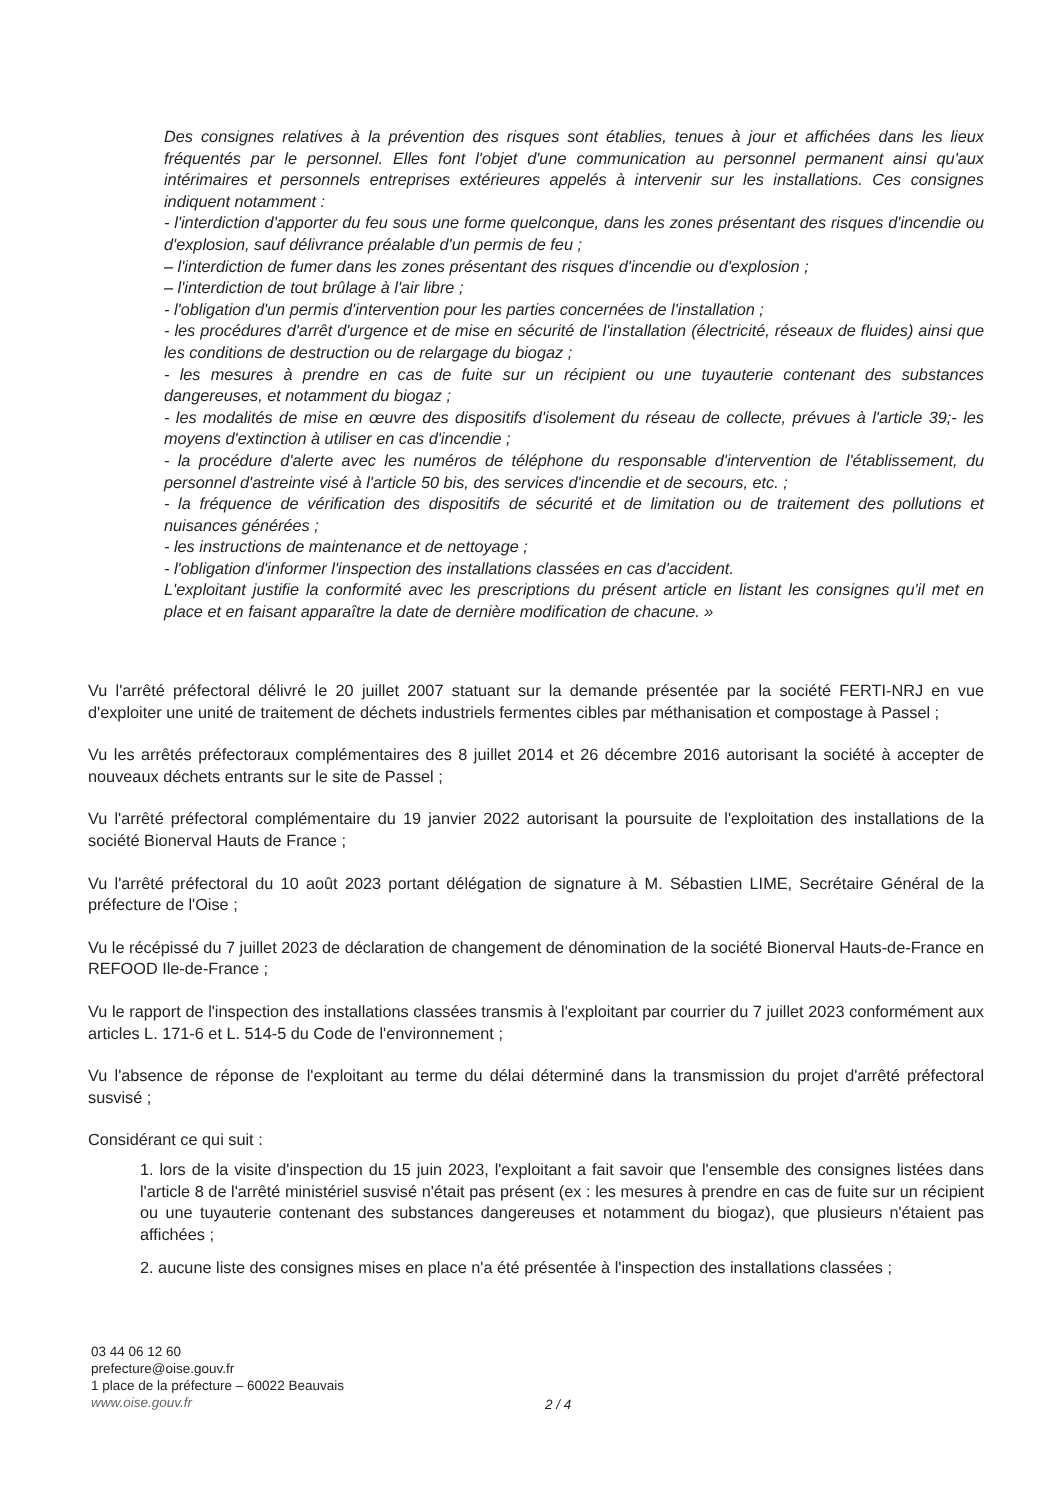Des consignes relatives à la prévention des risques sont établies, tenues à jour et affichées dans les lieux fréquentés par le personnel. Elles font l'objet d'une communication au personnel permanent ainsi qu'aux intérimaires et personnels entreprises extérieures appelés à intervenir sur les installations. Ces consignes indiquent notamment :
- l'interdiction d'apporter du feu sous une forme quelconque, dans les zones présentant des risques d'incendie ou d'explosion, sauf délivrance préalable d'un permis de feu ;
– l'interdiction de fumer dans les zones présentant des risques d'incendie ou d'explosion ;
– l'interdiction de tout brûlage à l'air libre ;
- l'obligation d'un permis d'intervention pour les parties concernées de l'installation ;
- les procédures d'arrêt d'urgence et de mise en sécurité de l'installation (électricité, réseaux de fluides) ainsi que les conditions de destruction ou de relargage du biogaz ;
- les mesures à prendre en cas de fuite sur un récipient ou une tuyauterie contenant des substances dangereuses, et notamment du biogaz ;
- les modalités de mise en œuvre des dispositifs d'isolement du réseau de collecte, prévues à l'article 39;- les moyens d'extinction à utiliser en cas d'incendie ;
- la procédure d'alerte avec les numéros de téléphone du responsable d'intervention de l'établissement, du personnel d'astreinte visé à l'article 50 bis, des services d'incendie et de secours, etc. ;
- la fréquence de vérification des dispositifs de sécurité et de limitation ou de traitement des pollutions et nuisances générées ;
- les instructions de maintenance et de nettoyage ;
- l'obligation d'informer l'inspection des installations classées en cas d'accident.
L'exploitant justifie la conformité avec les prescriptions du présent article en listant les consignes qu'il met en place et en faisant apparaître la date de dernière modification de chacune. »
Vu l'arrêté préfectoral délivré le 20 juillet 2007 statuant sur la demande présentée par la société FERTI-NRJ en vue d'exploiter une unité de traitement de déchets industriels fermentes cibles par méthanisation et compostage à Passel ;
Vu les arrêtés préfectoraux complémentaires des 8 juillet 2014 et 26 décembre 2016 autorisant la société à accepter de nouveaux déchets entrants sur le site de Passel ;
Vu l'arrêté préfectoral complémentaire du 19 janvier 2022 autorisant la poursuite de l'exploitation des installations de la société Bionerval Hauts de France ;
Vu l'arrêté préfectoral du 10 août 2023 portant délégation de signature à M. Sébastien LIME, Secrétaire Général de la préfecture de l'Oise ;
Vu le récépissé du 7 juillet 2023 de déclaration de changement de dénomination de la société Bionerval Hauts-de-France en REFOOD Ile-de-France ;
Vu le rapport de l'inspection des installations classées transmis à l'exploitant par courrier du 7 juillet 2023 conformément aux articles L. 171-6 et L. 514-5 du Code de l'environnement ;
Vu l'absence de réponse de l'exploitant au terme du délai déterminé dans la transmission du projet d'arrêté préfectoral susvisé ;
Considérant ce qui suit :
1. lors de la visite d'inspection du 15 juin 2023, l'exploitant a fait savoir que l'ensemble des consignes listées dans l'article 8 de l'arrêté ministériel susvisé n'était pas présent (ex : les mesures à prendre en cas de fuite sur un récipient ou une tuyauterie contenant des substances dangereuses et notamment du biogaz), que plusieurs n'étaient pas affichées ;
2. aucune liste des consignes mises en place n'a été présentée à l'inspection des installations classées ;
03 44 06 12 60
prefecture@oise.gouv.fr
1 place de la préfecture – 60022 Beauvais
www.oise.gouv.fr
2 / 4